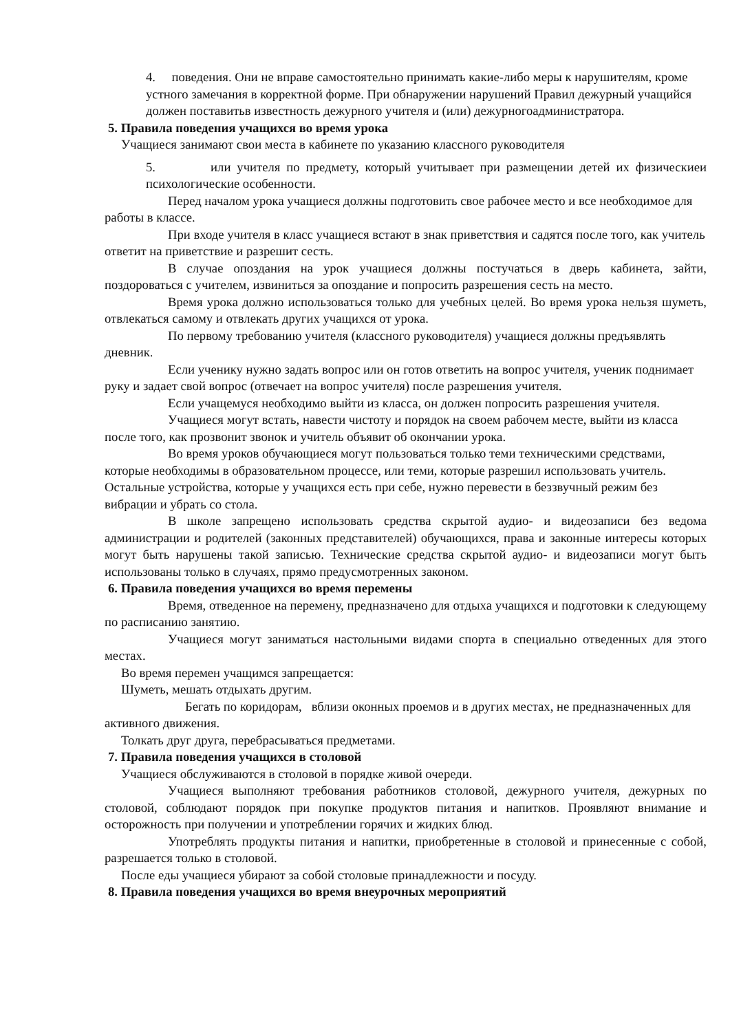4. поведения. Они не вправе самостоятельно принимать какие-либо меры к нарушителям, кроме устного замечания в корректной форме. При обнаружении нарушений Правил дежурный учащийся должен поставитьв известность дежурного учителя и (или) дежурногоадминистратора.
5. Правила поведения учащихся во время урока
Учащиеся занимают свои места в кабинете по указанию классного руководителя
5. или учителя по предмету, который учитывает при размещении детей их физическиеи психологические особенности.
Перед началом урока учащиеся должны подготовить свое рабочее место и все необходимое для работы в классе.
При входе учителя в класс учащиеся встают в знак приветствия и садятся после того, как учитель ответит на приветствие и разрешит сесть.
В случае опоздания на урок учащиеся должны постучаться в дверь кабинета, зайти, поздороваться с учителем, извиниться за опоздание и попросить разрешения сесть на место.
Время урока должно использоваться только для учебных целей. Во время урока нельзя шуметь, отвлекаться самому и отвлекать других учащихся от урока.
По первому требованию учителя (классного руководителя) учащиеся должны предъявлять дневник.
Если ученику нужно задать вопрос или он готов ответить на вопрос учителя, ученик поднимает руку и задает свой вопрос (отвечает на вопрос учителя) после разрешения учителя.
Если учащемуся необходимо выйти из класса, он должен попросить разрешения учителя.
Учащиеся могут встать, навести чистоту и порядок на своем рабочем месте, выйти из класса после того, как прозвонит звонок и учитель объявит об окончании урока.
Во время уроков обучающиеся могут пользоваться только теми техническими средствами, которые необходимы в образовательном процессе, или теми, которые разрешил использовать учитель. Остальные устройства, которые у учащихся есть при себе, нужно перевести в беззвучный режим без вибрации и убрать со стола.
В школе запрещено использовать средства скрытой аудио- и видеозаписи без ведома администрации и родителей (законных представителей) обучающихся, права и законные интересы которых могут быть нарушены такой записью. Технические средства скрытой аудио- и видеозаписи могут быть использованы только в случаях, прямо предусмотренных законом.
6. Правила поведения учащихся во время перемены
Время, отведенное на перемену, предназначено для отдыха учащихся и подготовки к следующему по расписанию занятию.
Учащиеся могут заниматься настольными видами спорта в специально отведенных для этого местах.
Во время перемен учащимся запрещается:
Шуметь, мешать отдыхать другим.
Бегать по коридорам, вблизи оконных проемов и в других местах, не предназначенных для активного движения.
Толкать друг друга, перебрасываться предметами.
7. Правила поведения учащихся в столовой
Учащиеся обслуживаются в столовой в порядке живой очереди.
Учащиеся выполняют требования работников столовой, дежурного учителя, дежурных по столовой, соблюдают порядок при покупке продуктов питания и напитков. Проявляют внимание и осторожность при получении и употреблении горячих и жидких блюд.
Употреблять продукты питания и напитки, приобретенные в столовой и принесенные с собой, разрешается только в столовой.
После еды учащиеся убирают за собой столовые принадлежности и посуду.
8. Правила поведения учащихся во время внеурочных мероприятий